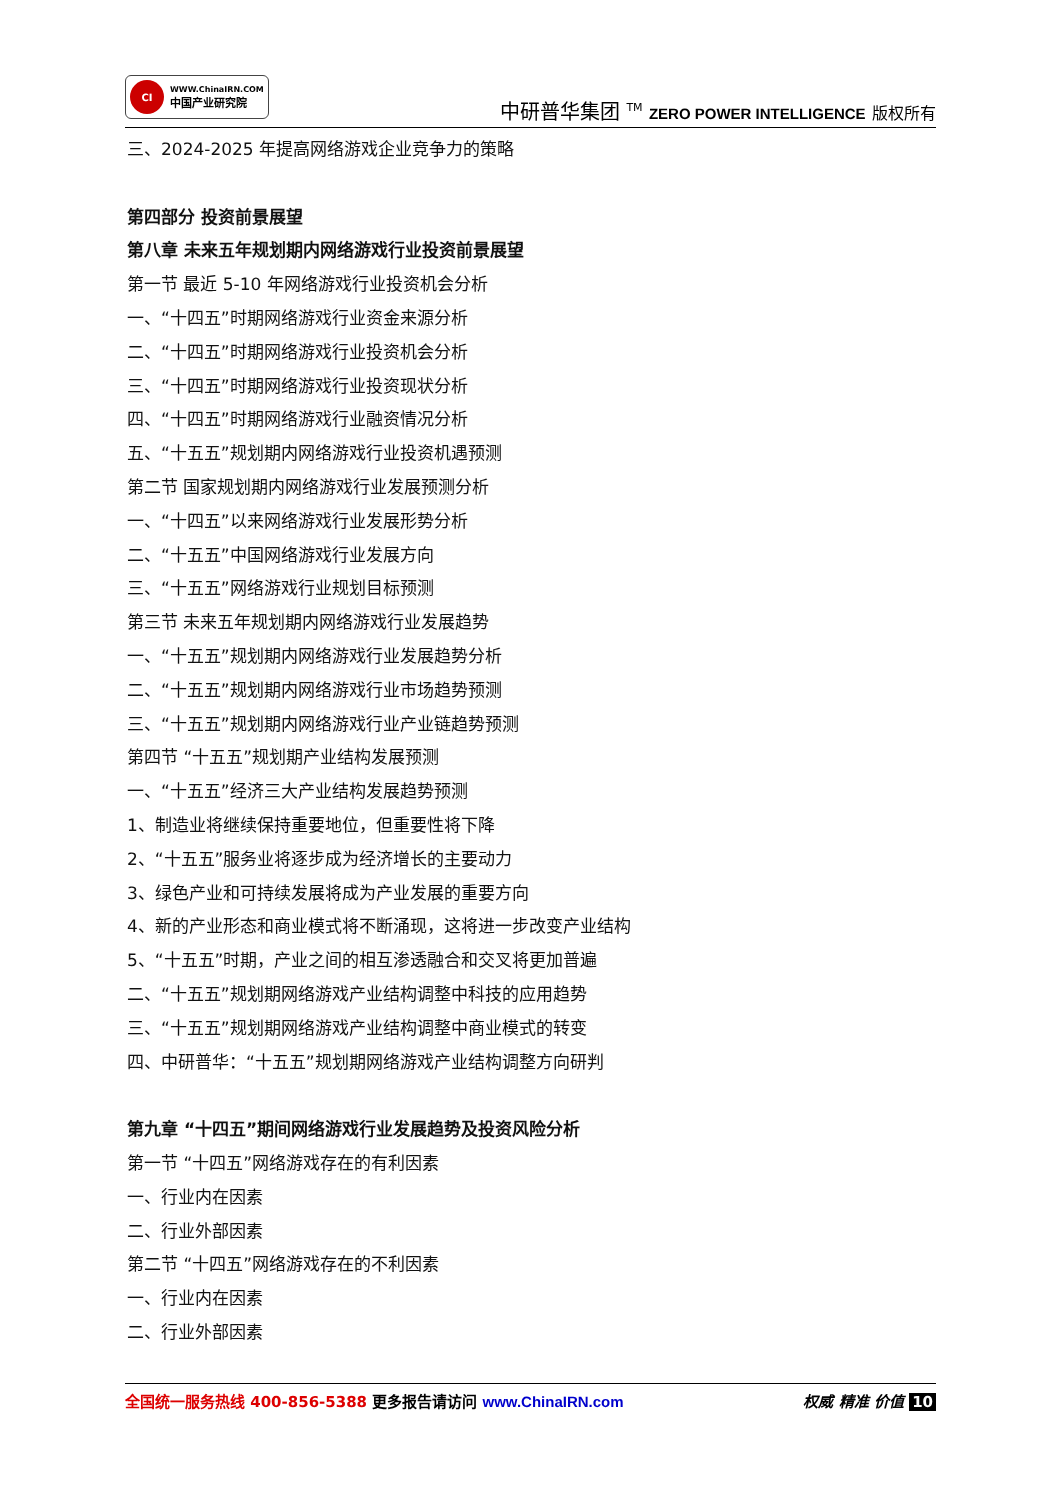CI
WWW.ChinaIRN.COM
中国产业研究院
中研普华集团 <sup>TM</sup> ZERO POWER INTELLIGENCE 版权所有
三、2024-2025 年提高网络游戏企业竞争力的策略
第四部分 投资前景展望
第八章 未来五年规划期内网络游戏行业投资前景展望
第一节 最近 5-10 年网络游戏行业投资机会分析
一、“十四五”时期网络游戏行业资金来源分析
二、“十四五”时期网络游戏行业投资机会分析
三、“十四五”时期网络游戏行业投资现状分析
四、“十四五”时期网络游戏行业融资情况分析
五、“十五五”规划期内网络游戏行业投资机遇预测
第二节 国家规划期内网络游戏行业发展预测分析
一、“十四五”以来网络游戏行业发展形势分析
二、“十五五”中国网络游戏行业发展方向
三、“十五五”网络游戏行业规划目标预测
第三节 未来五年规划期内网络游戏行业发展趋势
一、“十五五”规划期内网络游戏行业发展趋势分析
二、“十五五”规划期内网络游戏行业市场趋势预测
三、“十五五”规划期内网络游戏行业产业链趋势预测
第四节 “十五五”规划期产业结构发展预测
一、“十五五”经济三大产业结构发展趋势预测
1、制造业将继续保持重要地位，但重要性将下降
2、“十五五”服务业将逐步成为经济增长的主要动力
3、绿色产业和可持续发展将成为产业发展的重要方向
4、新的产业形态和商业模式将不断涌现，这将进一步改变产业结构
5、“十五五”时期，产业之间的相互渗透融合和交叉将更加普遍
二、“十五五”规划期网络游戏产业结构调整中科技的应用趋势
三、“十五五”规划期网络游戏产业结构调整中商业模式的转变
四、中研普华：“十五五”规划期网络游戏产业结构调整方向研判
第九章 “十四五”期间网络游戏行业发展趋势及投资风险分析
第一节 “十四五”网络游戏存在的有利因素
一、行业内在因素
二、行业外部因素
第二节 “十四五”网络游戏存在的不利因素
一、行业内在因素
二、行业外部因素
全国统一服务热线 400-856-5388 更多报告请访问 www.ChinaIRN.com
权威 精准 价值 10